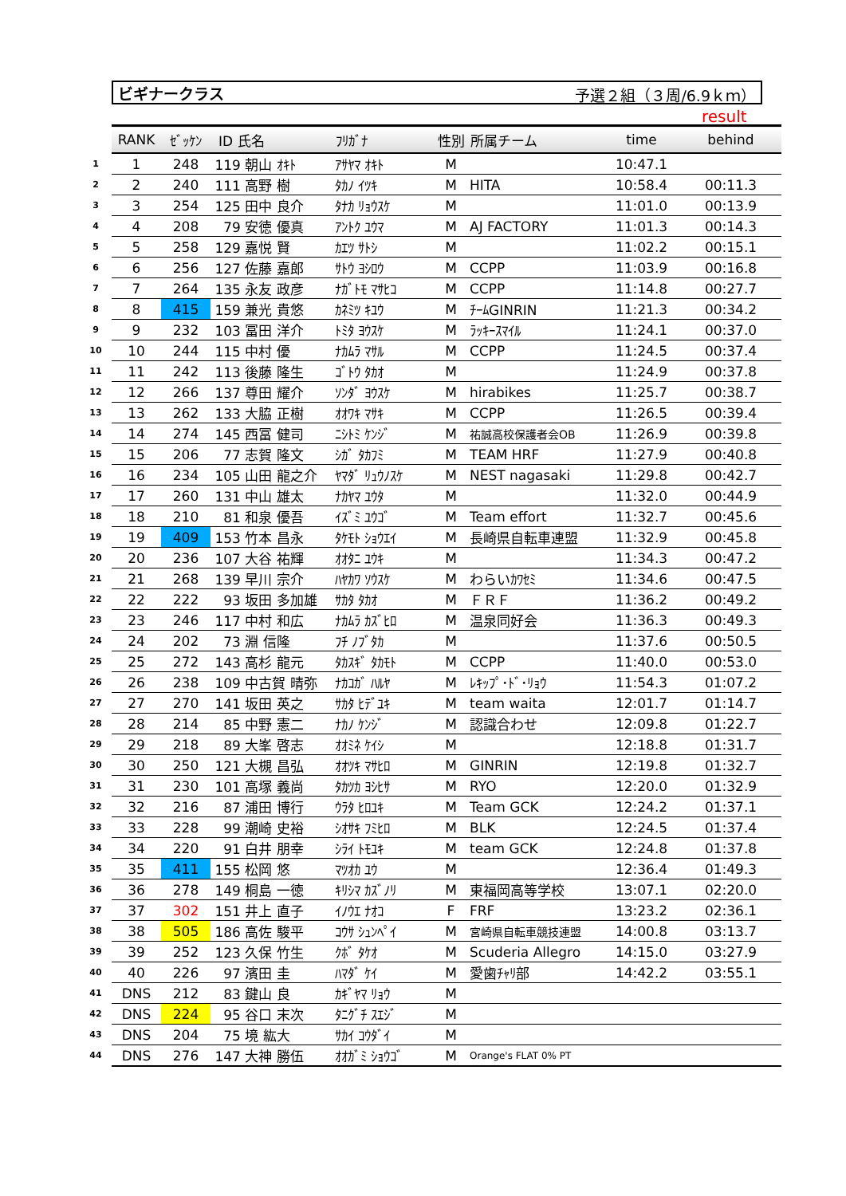ビギナークラス 予選２組（３周/6.9ｋｍ）
result
| | RANK | ｾﾞｯｹﾝ | ID 氏名 | ﾌﾘｶﾞﾅ | 性別 | 所属チーム | time | behind |
| --- | --- | --- | --- | --- | --- | --- | --- | --- |
| 1 | 1 | 248 | 119 朝山 ｵｷﾄ | ｱｻﾔﾏ ｵｷﾄ | M | | 10:47.1 | |
| 2 | 2 | 240 | 111 高野 樹 | ﾀｶﾉ ｲﾂｷ | M | HITA | 10:58.4 | 00:11.3 |
| 3 | 3 | 254 | 125 田中 良介 | ﾀﾅｶ ﾘｮｳｽｹ | M | | 11:01.0 | 00:13.9 |
| 4 | 4 | 208 | 79 安徳 優真 | ｱﾝﾄｸ ﾕｳﾏ | M | AJ FACTORY | 11:01.3 | 00:14.3 |
| 5 | 5 | 258 | 129 嘉悦 賢 | ｶｴﾂ ｻﾄｼ | M | | 11:02.2 | 00:15.1 |
| 6 | 6 | 256 | 127 佐藤 嘉郎 | ｻﾄｳ ﾖｼﾛｳ | M | CCPP | 11:03.9 | 00:16.8 |
| 7 | 7 | 264 | 135 永友 政彦 | ﾅｶﾞﾄﾓ ﾏｻﾋｺ | M | CCPP | 11:14.8 | 00:27.7 |
| 8 | 8 | 415 | 159 兼光 貴悠 | ｶﾈﾐﾂ ｷﾕｳ | M | ﾁｰﾑGINRIN | 11:21.3 | 00:34.2 |
| 9 | 9 | 232 | 103 冨田 洋介 | ﾄﾐﾀ ﾖｳｽｹ | M | ﾗｯｷｰｽﾏｲﾙ | 11:24.1 | 00:37.0 |
| 10 | 10 | 244 | 115 中村 優 | ﾅｶﾑﾗ ﾏｻﾙ | M | CCPP | 11:24.5 | 00:37.4 |
| 11 | 11 | 242 | 113 後藤 隆生 | ｺﾞﾄｳ ﾀｶｵ | M | | 11:24.9 | 00:37.8 |
| 12 | 12 | 266 | 137 尊田 耀介 | ｿﾝﾀﾞ ﾖｳｽｹ | M | hirabikes | 11:25.7 | 00:38.7 |
| 13 | 13 | 262 | 133 大脇 正樹 | ｵｵﾜｷ ﾏｻｷ | M | CCPP | 11:26.5 | 00:39.4 |
| 14 | 14 | 274 | 145 西冨 健司 | ﾆｼﾄﾐ ｹﾝｼﾞ | M | 祐誠高校保護者会OB | 11:26.9 | 00:39.8 |
| 15 | 15 | 206 | 77 志賀 隆文 | ｼｶﾞ ﾀｶﾌﾐ | M | TEAM HRF | 11:27.9 | 00:40.8 |
| 16 | 16 | 234 | 105 山田 龍之介 | ﾔﾏﾀﾞ ﾘｭｳﾉｽｹ | M | NEST nagasaki | 11:29.8 | 00:42.7 |
| 17 | 17 | 260 | 131 中山 雄太 | ﾅｶﾔﾏ ﾕｳﾀ | M | | 11:32.0 | 00:44.9 |
| 18 | 18 | 210 | 81 和泉 優吾 | ｲｽﾞﾐ ﾕｳｺﾞ | M | Team effort | 11:32.7 | 00:45.6 |
| 19 | 19 | 409 | 153 竹本 昌永 | ﾀｹﾓﾄ ｼｮｳｴｲ | M | 長崎県自転車連盟 | 11:32.9 | 00:45.8 |
| 20 | 20 | 236 | 107 大谷 祐輝 | ｵｵﾀﾆ ﾕｳｷ | M | | 11:34.3 | 00:47.2 |
| 21 | 21 | 268 | 139 早川 宗介 | ﾊﾔｶﾜ ｿｳｽｹ | M | わらいｶﾜｾﾐ | 11:34.6 | 00:47.5 |
| 22 | 22 | 222 | 93 坂田 多加雄 | ｻｶﾀ ﾀｶｵ | M | ＦＲＦ | 11:36.2 | 00:49.2 |
| 23 | 23 | 246 | 117 中村 和広 | ﾅｶﾑﾗ ｶｽﾞﾋﾛ | M | 温泉同好会 | 11:36.3 | 00:49.3 |
| 24 | 24 | 202 | 73 淵 信隆 | ﾌﾁ ﾉﾌﾞﾀｶ | M | | 11:37.6 | 00:50.5 |
| 25 | 25 | 272 | 143 高杉 龍元 | ﾀｶｽｷﾞ ﾀｶﾓﾄ | M | CCPP | 11:40.0 | 00:53.0 |
| 26 | 26 | 238 | 109 中古賀 晴弥 | ﾅｶｺｶﾞ ﾊﾙﾔ | M | ﾚｷｯﾌﾟ･ﾄﾞ･ﾘｮｳ | 11:54.3 | 01:07.2 |
| 27 | 27 | 270 | 141 坂田 英之 | ｻｶﾀ ﾋﾃﾞﾕｷ | M | team waita | 12:01.7 | 01:14.7 |
| 28 | 28 | 214 | 85 中野 憲二 | ﾅｶﾉ ｹﾝｼﾞ | M | 認識合わせ | 12:09.8 | 01:22.7 |
| 29 | 29 | 218 | 89 大峯 啓志 | ｵｵﾐﾈ ｹｲｼ | M | | 12:18.8 | 01:31.7 |
| 30 | 30 | 250 | 121 大槻 昌弘 | ｵｵﾂｷ ﾏｻﾋﾛ | M | GINRIN | 12:19.8 | 01:32.7 |
| 31 | 31 | 230 | 101 高塚 義尚 | ﾀｶﾂｶ ﾖｼﾋｻ | M | RYO | 12:20.0 | 01:32.9 |
| 32 | 32 | 216 | 87 浦田 博行 | ｳﾗﾀ ﾋﾛﾕｷ | M | Team GCK | 12:24.2 | 01:37.1 |
| 33 | 33 | 228 | 99 潮崎 史裕 | ｼｵｻｷ ﾌﾐﾋﾛ | M | BLK | 12:24.5 | 01:37.4 |
| 34 | 34 | 220 | 91 白井 朋幸 | ｼﾗｲ ﾄﾓﾕｷ | M | team GCK | 12:24.8 | 01:37.8 |
| 35 | 35 | 411 | 155 松岡 悠 | ﾏﾂｵｶ ﾕｳ | M | | 12:36.4 | 01:49.3 |
| 36 | 36 | 278 | 149 桐島 一徳 | ｷﾘｼﾏ ｶｽﾞﾉﾘ | M | 東福岡高等学校 | 13:07.1 | 02:20.0 |
| 37 | 37 | 302 | 151 井上 直子 | ｲﾉｳｴ ﾅｵｺ | F | FRF | 13:23.2 | 02:36.1 |
| 38 | 38 | 505 | 186 高佐 駿平 | ｺｳｻ ｼｭﾝﾍﾟｲ | M | 宮崎県自転車競技連盟 | 14:00.8 | 03:13.7 |
| 39 | 39 | 252 | 123 久保 竹生 | ｸﾎﾞ ﾀｹｵ | M | Scuderia Allegro | 14:15.0 | 03:27.9 |
| 40 | 40 | 226 | 97 濱田 圭 | ﾊﾏﾀﾞ ｹｲ | M | 愛歯ﾁｬﾘ部 | 14:42.2 | 03:55.1 |
| 41 | DNS | 212 | 83 鍵山 良 | ｶｷﾞﾔﾏ ﾘｮｳ | M | | | |
| 42 | DNS | 224 | 95 谷口 末次 | ﾀﾆｸﾞﾁ ｽｴｼﾞ | M | | | |
| 43 | DNS | 204 | 75 境 紘大 | ｻｶｲ ｺｳﾀﾞｲ | M | | | |
| 44 | DNS | 276 | 147 大神 勝伍 | ｵｵｶﾞﾐ ｼｮｳｺﾞ | M | Orange's FLAT 0% PT | | |